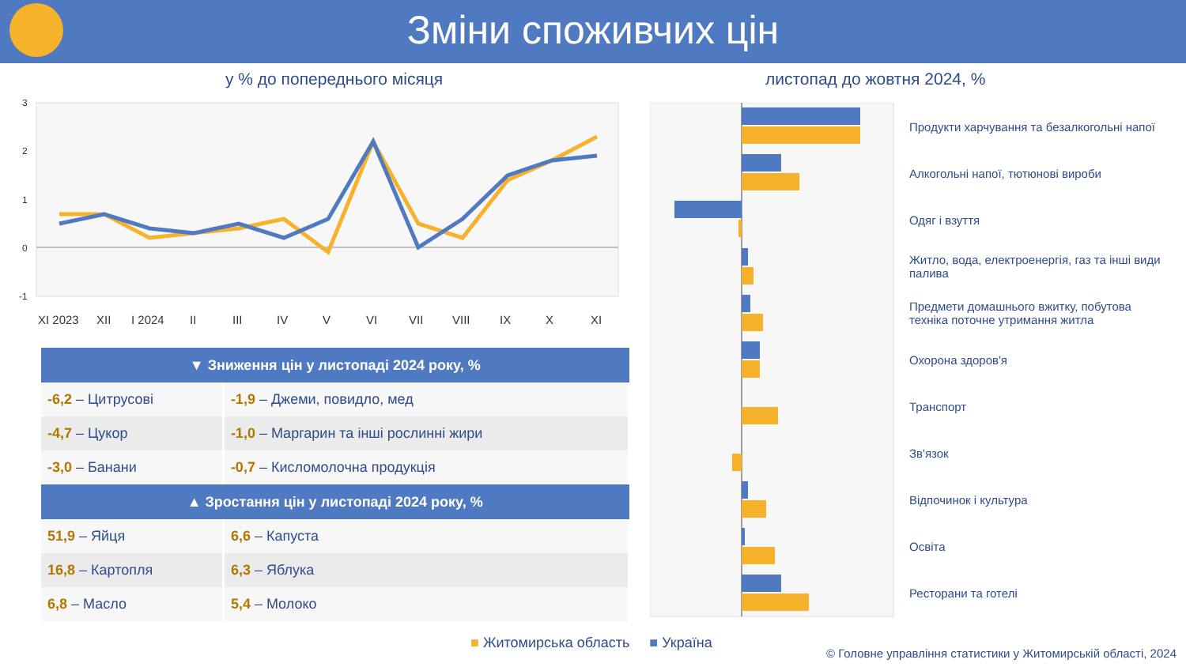Зміни споживчих цін
у % до попереднього місяця листопад до жовтня 2024, %
3
2
1
0
-1
XI 2023
XII
I 2024
II
III
IV
V
VI
VII
VIII
IX
X
XI
| ▼ Зниження цін у листопаді 2024 року, % | |
| --- | --- |
| -6,2 – Цитрусові | -1,9 – Джеми, повидло, мед |
| -4,7 – Цукор | -1,0 – Маргарин та інші рослинні жири |
| -3,0 – Банани | -0,7 – Кисломолочна продукція |
| ▲ Зростання цін у листопаді 2024 року, % | |
| 51,9 – Яйця | 6,6 – Капуста |
| 16,8 – Картопля | 6,3 – Яблука |
| 6,8 – Масло | 5,4 – Молоко |
Продукти харчування та безалкогольні напої
Алкогольні напої, тютюнові вироби
Одяг і взуття
Житло, вода, електроенергія, газ та інші види палива
Предмети домашнього вжитку, побутова техніка поточне утримання житла
Охорона здоров'я
Транспорт
Зв'язок
Відпочинок і культура
Освіта
Ресторани та готелі
■ Житомирська область ■ Україна
© Головне управління статистики у Житомирській області, 2024